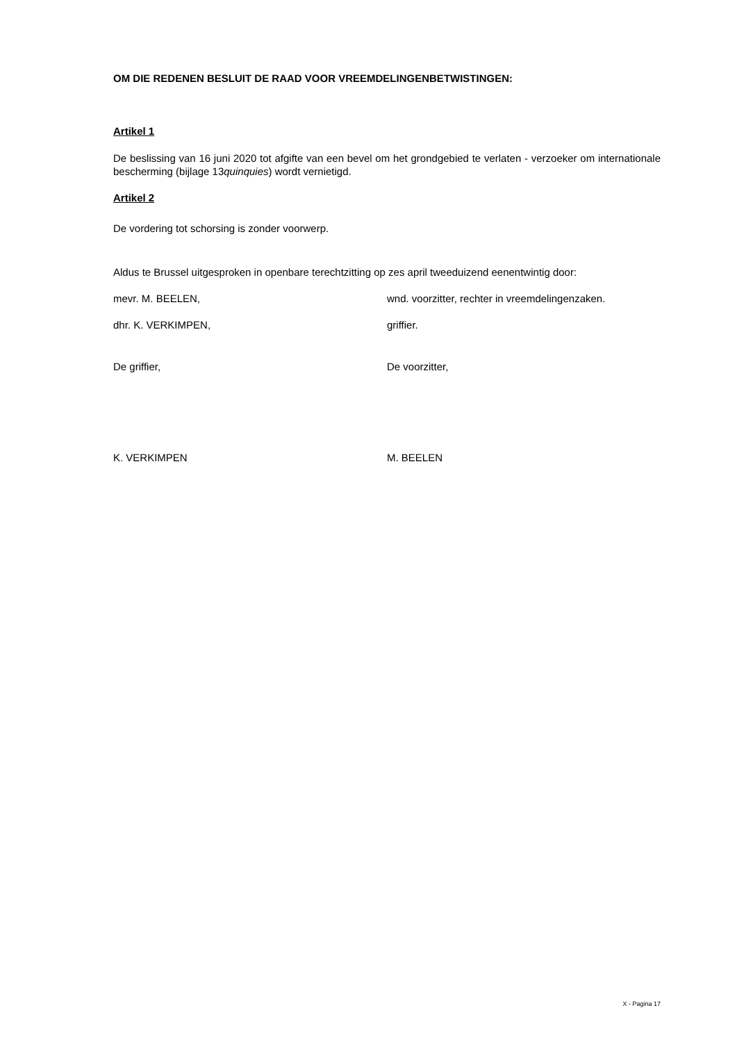OM DIE REDENEN BESLUIT DE RAAD VOOR VREEMDELINGENBETWISTINGEN:
Artikel 1
De beslissing van 16 juni 2020 tot afgifte van een bevel om het grondgebied te verlaten - verzoeker om internationale bescherming (bijlage 13quinquies) wordt vernietigd.
Artikel 2
De vordering tot schorsing is zonder voorwerp.
Aldus te Brussel uitgesproken in openbare terechtzitting op zes april tweeduizend eenentwintig door:
mevr. M. BEELEN, wnd. voorzitter, rechter in vreemdelingenzaken.
dhr. K. VERKIMPEN, griffier.
De griffier, De voorzitter,
K. VERKIMPEN M. BEELEN
X - Pagina 17